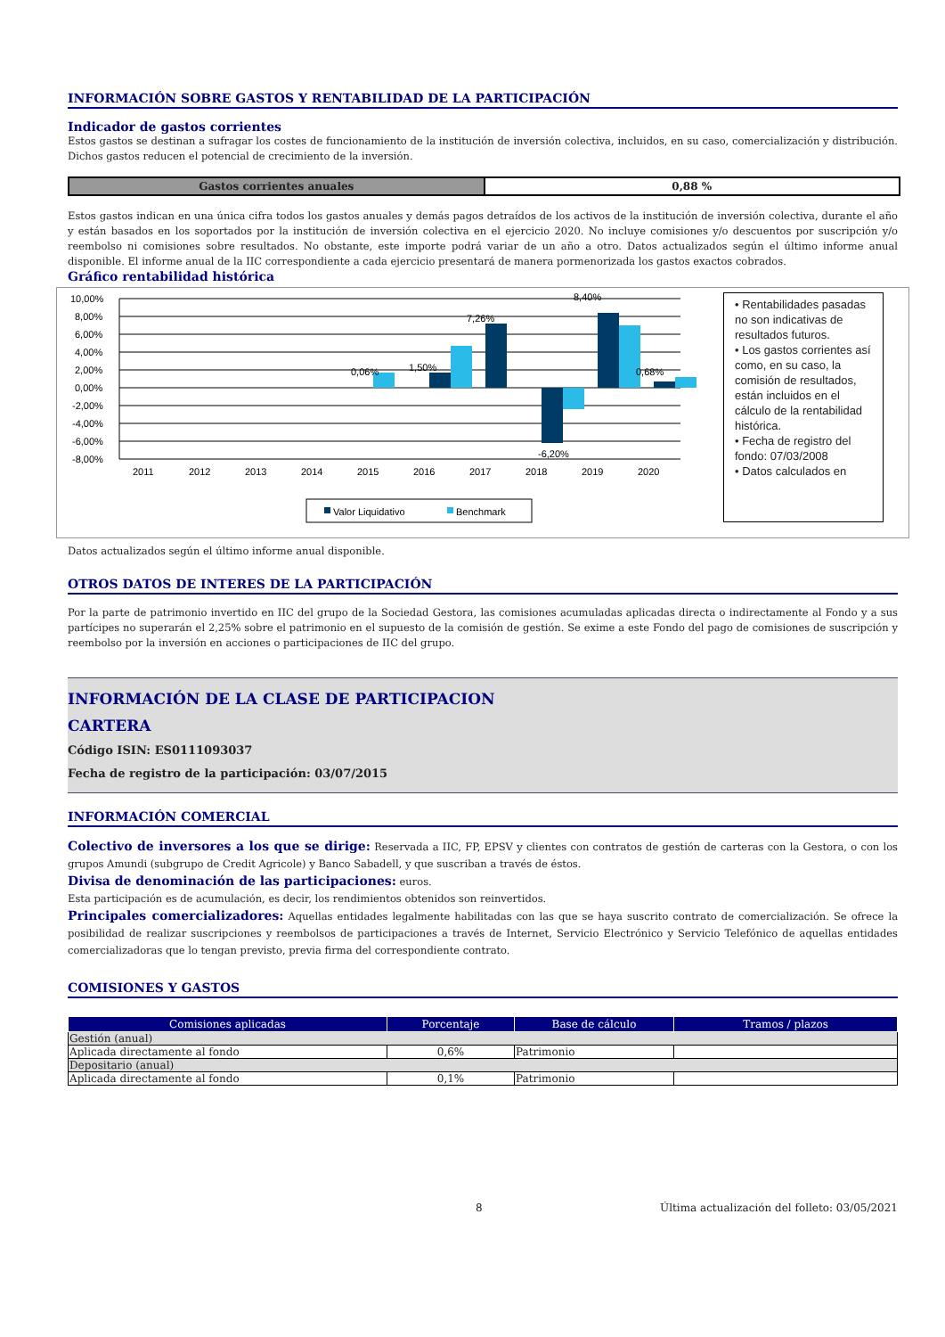INFORMACIÓN SOBRE GASTOS Y RENTABILIDAD DE LA PARTICIPACIÓN
Indicador de gastos corrientes
Estos gastos se destinan a sufragar los costes de funcionamiento de la institución de inversión colectiva, incluidos, en su caso, comercialización y distribución. Dichos gastos reducen el potencial de crecimiento de la inversión.
| Gastos corrientes anuales | 0,88 % |
Estos gastos indican en una única cifra todos los gastos anuales y demás pagos detraídos de los activos de la institución de inversión colectiva, durante el año y están basados en los soportados por la institución de inversión colectiva en el ejercicio 2020. No incluye comisiones y/o descuentos por suscripción y/o reembolso ni comisiones sobre resultados. No obstante, este importe podrá variar de un año a otro. Datos actualizados según el último informe anual disponible. El informe anual de la IIC correspondiente a cada ejercicio presentará de manera pormenorizada los gastos exactos cobrados.
Gráfico rentabilidad histórica
10,00%
8,00%
6,00%
4,00%
2,00%
0,00%
-2,00%
-4,00%
-6,00%
-8,00%
0,06%
1,50%
7,26%
8,40%
-6,20%
0,68%
2011
2012
2013
2014
2015
2016
2017
2018
2019
2020
Valor Liquidativo
Benchmark
• Rentabilidades pasadas no son indicativas de resultados futuros.
• Los gastos corrientes así como, en su caso, la comisión de resultados, están incluidos en el cálculo de la rentabilidad histórica.
• Fecha de registro del fondo: 07/03/2008
• Datos calculados en
Datos actualizados según el último informe anual disponible.
OTROS DATOS DE INTERES DE LA PARTICIPACIÓN
Por la parte de patrimonio invertido en IIC del grupo de la Sociedad Gestora, las comisiones acumuladas aplicadas directa o indirectamente al Fondo y a sus partícipes no superarán el 2,25% sobre el patrimonio en el supuesto de la comisión de gestión. Se exime a este Fondo del pago de comisiones de suscripción y reembolso por la inversión en acciones o participaciones de IIC del grupo.
INFORMACIÓN DE LA CLASE DE PARTICIPACION
CARTERA
Código ISIN: ES0111093037
Fecha de registro de la participación: 03/07/2015
INFORMACIÓN COMERCIAL
Colectivo de inversores a los que se dirige: Reservada a IIC, FP, EPSV y clientes con contratos de gestión de carteras con la Gestora, o con los grupos Amundi (subgrupo de Credit Agricole) y Banco Sabadell, y que suscriban a través de éstos.
Divisa de denominación de las participaciones: euros.
Esta participación es de acumulación, es decir, los rendimientos obtenidos son reinvertidos.
Principales comercializadores: Aquellas entidades legalmente habilitadas con las que se haya suscrito contrato de comercialización. Se ofrece la posibilidad de realizar suscripciones y reembolsos de participaciones a través de Internet, Servicio Electrónico y Servicio Telefónico de aquellas entidades comercializadoras que lo tengan previsto, previa firma del correspondiente contrato.
COMISIONES Y GASTOS
| Comisiones aplicadas | Porcentaje | Base de cálculo | Tramos / plazos |
| --- | --- | --- | --- |
| Gestión (anual) | | | |
| Aplicada directamente al fondo | 0,6% | Patrimonio | |
| Depositario (anual) | | | |
| Aplicada directamente al fondo | 0,1% | Patrimonio | |
8 Última actualización del folleto: 03/05/2021